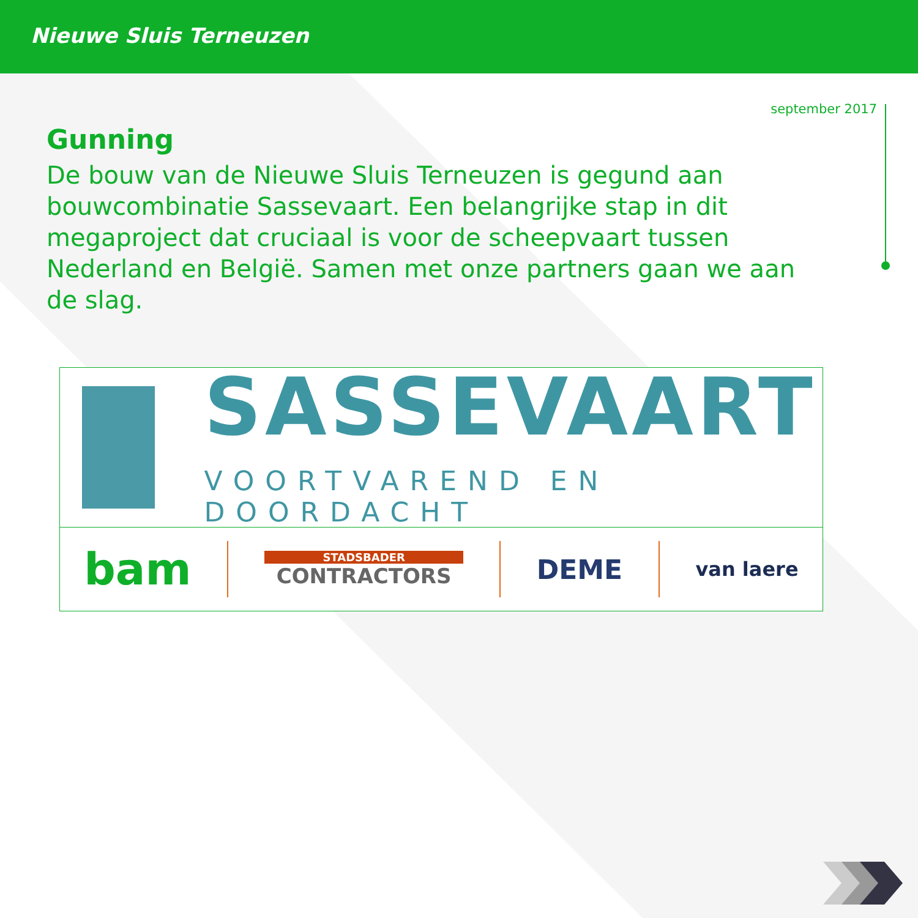Nieuwe Sluis Terneuzen
september 2017
Gunning
De bouw van de Nieuwe Sluis Terneuzen is gegund aan bouwcombinatie Sassevaart. Een belangrijke stap in dit megaproject dat cruciaal is voor de scheepvaart tussen Nederland en België. Samen met onze partners gaan we aan de slag.
SASSEVAART
VOORTVAREND EN DOORDACHT
bam
STADSBADER
CONTRACTORS
DEME
van laere